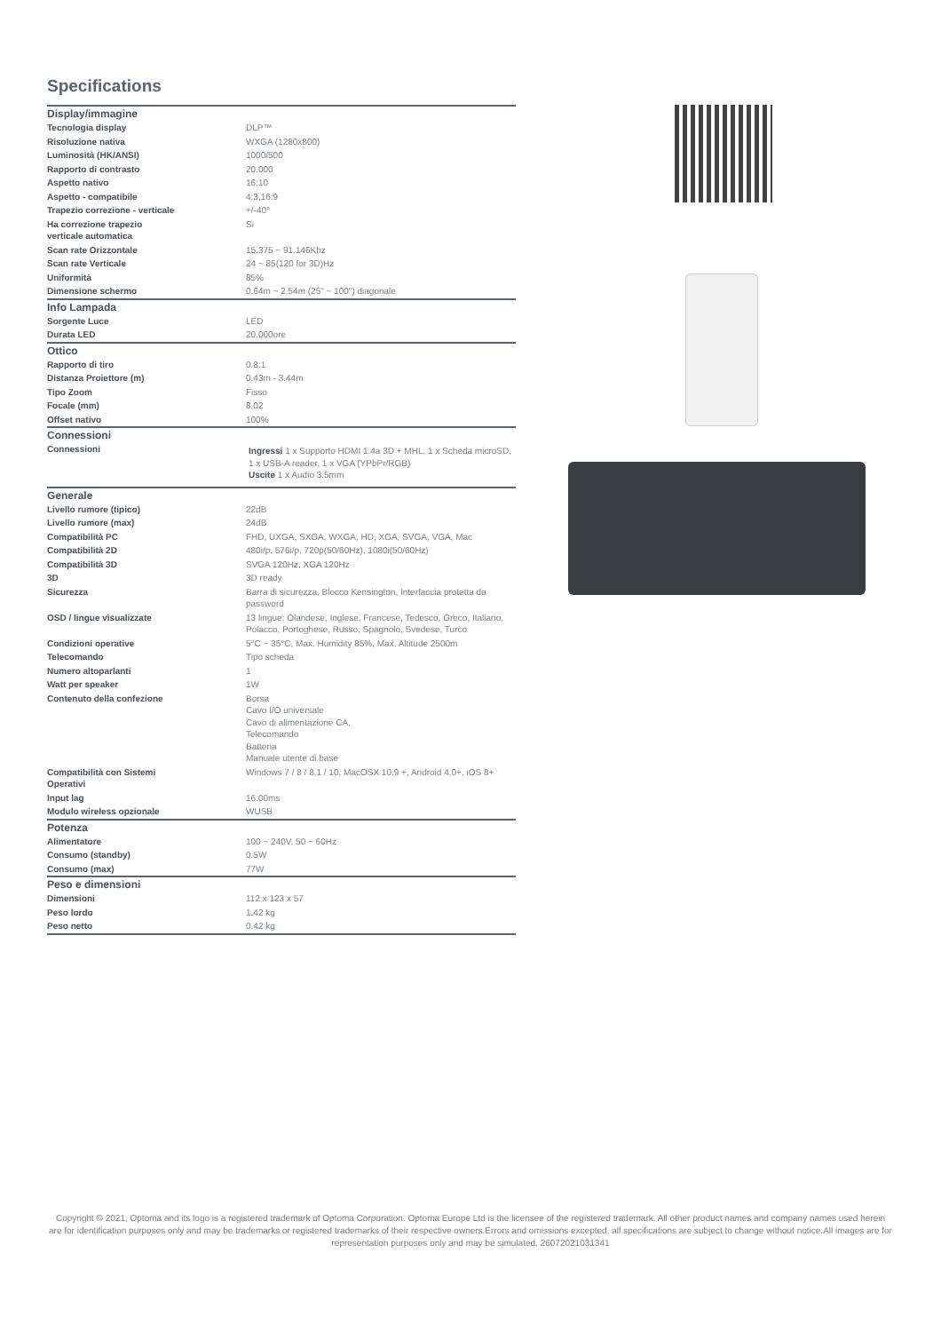Specifications
| Display/immagine | |
| --- | --- |
| Tecnologia display | DLP™ |
| Risoluzione nativa | WXGA (1280x800) |
| Luminosità (HK/ANSI) | 1000/500 |
| Rapporto di contrasto | 20.000 |
| Aspetto nativo | 16:10 |
| Aspetto - compatibile | 4:3,16:9 |
| Trapezio correzione - verticale | +/-40° |
| Ha correzione trapezio verticale automatica | Si |
| Scan rate Orizzontale | 15.375 ~ 91.146Khz |
| Scan rate Verticale | 24 ~ 85(120 for 3D)Hz |
| Uniformità | 85% |
| Dimensione schermo | 0.64m ~ 2.54m (25" ~ 100") diagonale |
| Info Lampada | |
| Sorgente Luce | LED |
| Durata LED | 20.000ore |
| Ottico | |
| Rapporto di tiro | 0.8:1 |
| Distanza Proiettore (m) | 0.43m - 3.44m |
| Tipo Zoom | Fisso |
| Focale (mm) | 8.02 |
| Offset nativo | 100% |
| Connessioni | |
| Connessioni | Ingressi 1 x Supporto HDMI 1.4a 3D + MHL, 1 x Scheda microSD, 1 x USB-A reader, 1 x VGA (YPbPr/RGB) Uscite 1 x Audio 3.5mm |
| Generale | |
| Livello rumore (tipico) | 22dB |
| Livello rumore (max) | 24dB |
| Compatibilità PC | FHD, UXGA, SXGA, WXGA, HD, XGA, SVGA, VGA, Mac |
| Compatibilità 2D | 480i/p, 576i/p, 720p(50/60Hz), 1080i(50/60Hz) |
| Compatibilità 3D | SVGA 120Hz, XGA 120Hz |
| 3D | 3D ready |
| Sicurezza | Barra di sicurezza, Blocco Kensington, Interfaccia protetta da password |
| OSD / lingue visualizzate | 13 lingue: Olandese, Inglese, Francese, Tedesco, Greco, Italiano, Polacco, Portoghese, Russo, Spagnolo, Svedese, Turco |
| Condizioni operative | 5°C ~ 35°C, Max. Humidity 85%, Max. Altitude 2500m |
| Telecomando | Tipo scheda |
| Numero altoparlanti | 1 |
| Watt per speaker | 1W |
| Contenuto della confezione | Borsa Cavo I/O universale Cavo di alimentazione CA. Telecomando Batteria Manuale utente di base |
| Compatibilità con Sistemi Operativi | Windows 7 / 8 / 8.1 / 10, MacOSX 10.9 +, Android 4.0+, iOS 8+ |
| Input lag | 16.00ms |
| Modulo wireless opzionale | WUSB |
| Potenza | |
| Alimentatore | 100 ~ 240V, 50 ~ 60Hz |
| Consumo (standby) | 0.5W |
| Consumo (max) | 77W |
| Peso e dimensioni | |
| Dimensioni | 112 x 123 x 57 |
| Peso lordo | 1.42 kg |
| Peso netto | 0.42 kg |
Copyright © 2021, Optoma and its logo is a registered trademark of Optoma Corporation. Optoma Europe Ltd is the licensee of the registered trademark. All other product names and company names used herein are for identification purposes only and may be trademarks or registered trademarks of their respective owners.Errors and omissions excepted, all specifications are subject to change without notice.All images are for representation purposes only and may be simulated. 26072021031341